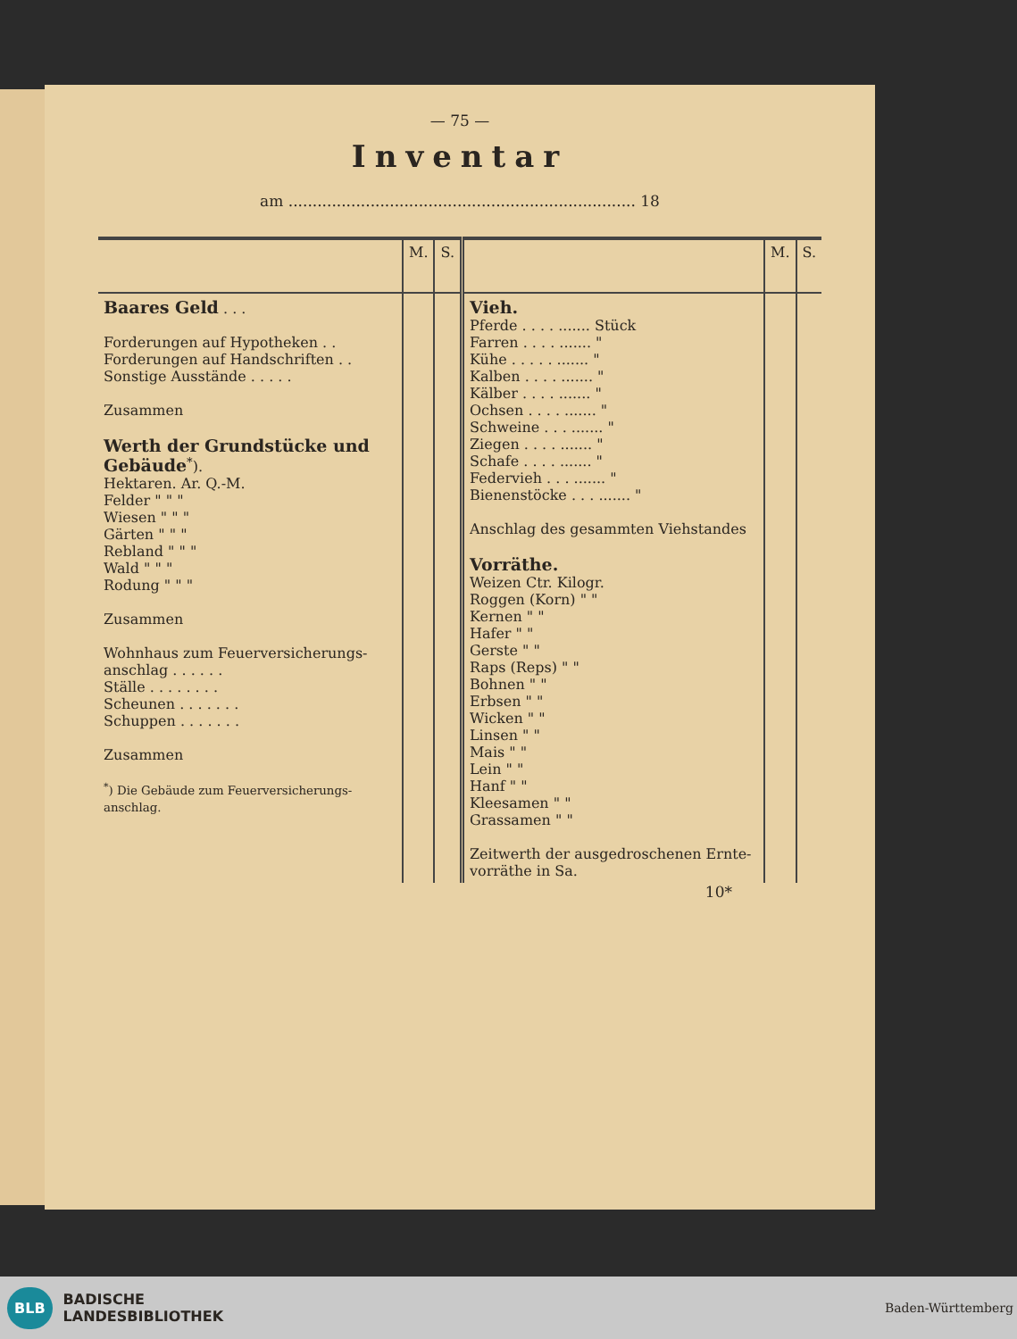— 75 —
Inventar
am ........................................................................ 18
| | M. | S. | | M. | S. |
| --- | --- | --- | --- | --- | --- |
| Baares Geld . . . Forderungen auf Hypotheken . . Forderungen auf Handschriften . . Sonstige Ausstände . . . . . Zusammen Werth der Grundstücke und Gebäude<sup>*</sup>). Hektaren. Ar. Q.-M. Felder " " " Wiesen " " " Gärten " " " Rebland " " " Wald " " " Rodung " " " Zusammen Wohnhaus zum Feuerversicherungs-anschlag . . . . . . Ställe . . . . . . . . Scheunen . . . . . . . Schuppen . . . . . . . Zusammen <sup>*</sup>) Die Gebäude zum Feuerversicherungs-anschlag. | | | Vieh. Pferde . . . . ....... Stück Farren . . . . ....... " Kühe . . . . . ....... " Kalben . . . . ....... " Kälber . . . . ....... " Ochsen . . . . ....... " Schweine . . . ....... " Ziegen . . . . ....... " Schafe . . . . ....... " Federvieh . . . ....... " Bienenstöcke . . . ....... " Anschlag des gesammten Viehstandes Vorräthe. Weizen Ctr. Kilogr. Roggen (Korn) " " Kernen " " Hafer " " Gerste " " Raps (Reps) " " Bohnen " " Erbsen " " Wicken " " Linsen " " Mais " " Lein " " Hanf " " Kleesamen " " Grassamen " " Zeitwerth der ausgedroschenen Ernte-vorräthe in Sa. | | |
10*
BLB BADISCHE
LANDESBIBLIOTHEK
Baden-Württemberg